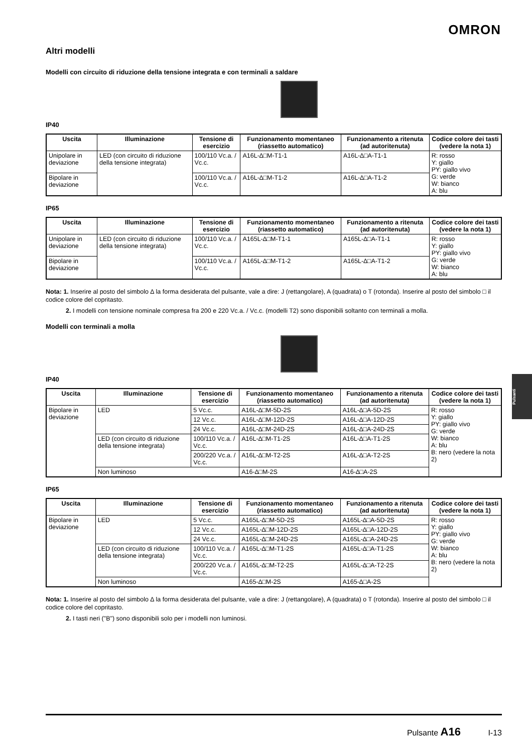OMRON
Altri modelli
Modelli con circuito di riduzione della tensione integrata e con terminali a saldare
IP40
| Uscita | Illuminazione | Tensione di esercizio | Funzionamento momentaneo (riassetto automatico) | Funzionamento a ritenuta (ad autoritenuta) | Codice colore dei tasti (vedere la nota 1) |
| --- | --- | --- | --- | --- | --- |
| Unipolare in deviazione | LED (con circuito di riduzione della tensione integrata) | 100/110 Vc.a. / Vc.c. | A16L-∆□M-T1-1 | A16L-∆□A-T1-1 | R: rosso Y: giallo PY: giallo vivo G: verde W: bianco A: blu |
| Bipolare in deviazione | | 100/110 Vc.a. / Vc.c. | A16L-∆□M-T1-2 | A16L-∆□A-T1-2 | |
IP65
| Uscita | Illuminazione | Tensione di esercizio | Funzionamento momentaneo (riassetto automatico) | Funzionamento a ritenuta (ad autoritenuta) | Codice colore dei tasti (vedere la nota 1) |
| --- | --- | --- | --- | --- | --- |
| Unipolare in deviazione | LED (con circuito di riduzione della tensione integrata) | 100/110 Vc.a. / Vc.c. | A165L-∆□M-T1-1 | A165L-∆□A-T1-1 | R: rosso Y: giallo PY: giallo vivo G: verde W: bianco A: blu |
| Bipolare in deviazione | | 100/110 Vc.a. / Vc.c. | A165L-∆□M-T1-2 | A165L-∆□A-T1-2 | |
Nota: 1. Inserire al posto del simbolo ∆ la forma desiderata del pulsante, vale a dire: J (rettangolare), A (quadrata) o T (rotonda). Inserire al posto del simbolo □ il codice colore del copritasto.
2. I modelli con tensione nominale compresa fra 200 e 220 Vc.a. / Vc.c. (modelli T2) sono disponibili soltanto con terminali a molla.
Modelli con terminali a molla
IP40
| Uscita | Illuminazione | Tensione di esercizio | Funzionamento momentaneo (riassetto automatico) | Funzionamento a ritenuta (ad autoritenuta) | Codice colore dei tasti (vedere la nota 1) |
| --- | --- | --- | --- | --- | --- |
| Bipolare in deviazione | LED | 5 Vc.c. | A16L-∆□M-5D-2S | A16L-∆□A-5D-2S | R: rosso Y: giallo PY: giallo vivo G: verde W: bianco A: blu B: nero (vedere la nota 2) |
| | | 12 Vc.c. | A16L-∆□M-12D-2S | A16L-∆□A-12D-2S | |
| | | 24 Vc.c. | A16L-∆□M-24D-2S | A16L-∆□A-24D-2S | |
| | LED (con circuito di riduzione della tensione integrata) | 100/110 Vc.a. / Vc.c. | A16L-∆□M-T1-2S | A16L-∆□A-T1-2S | |
| | | 200/220 Vc.a. / Vc.c. | A16L-∆□M-T2-2S | A16L-∆□A-T2-2S | |
| | Non luminoso | | A16-∆□M-2S | A16-∆□A-2S | |
IP65
| Uscita | Illuminazione | Tensione di esercizio | Funzionamento momentaneo (riassetto automatico) | Funzionamento a ritenuta (ad autoritenuta) | Codice colore dei tasti (vedere la nota 1) |
| --- | --- | --- | --- | --- | --- |
| Bipolare in deviazione | LED | 5 Vc.c. | A165L-∆□M-5D-2S | A165L-∆□A-5D-2S | R: rosso Y: giallo PY: giallo vivo G: verde W: bianco A: blu B: nero (vedere la nota 2) |
| | | 12 Vc.c. | A165L-∆□M-12D-2S | A165L-∆□A-12D-2S | |
| | | 24 Vc.c. | A165L-∆□M-24D-2S | A165L-∆□A-24D-2S | |
| | LED (con circuito di riduzione della tensione integrata) | 100/110 Vc.a. / Vc.c. | A165L-∆□M-T1-2S | A165L-∆□A-T1-2S | |
| | | 200/220 Vc.a. / Vc.c. | A165L-∆□M-T2-2S | A165L-∆□A-T2-2S | |
| | Non luminoso | | A165-∆□M-2S | A165-∆□A-2S | |
Nota: 1. Inserire al posto del simbolo ∆ la forma desiderata del pulsante, vale a dire: J (rettangolare), A (quadrata) o T (rotonda). Inserire al posto del simbolo □ il codice colore del copritasto.
2. I tasti neri ("B") sono disponibili solo per i modelli non luminosi.
Pulsanti
Pulsante A16 I-13